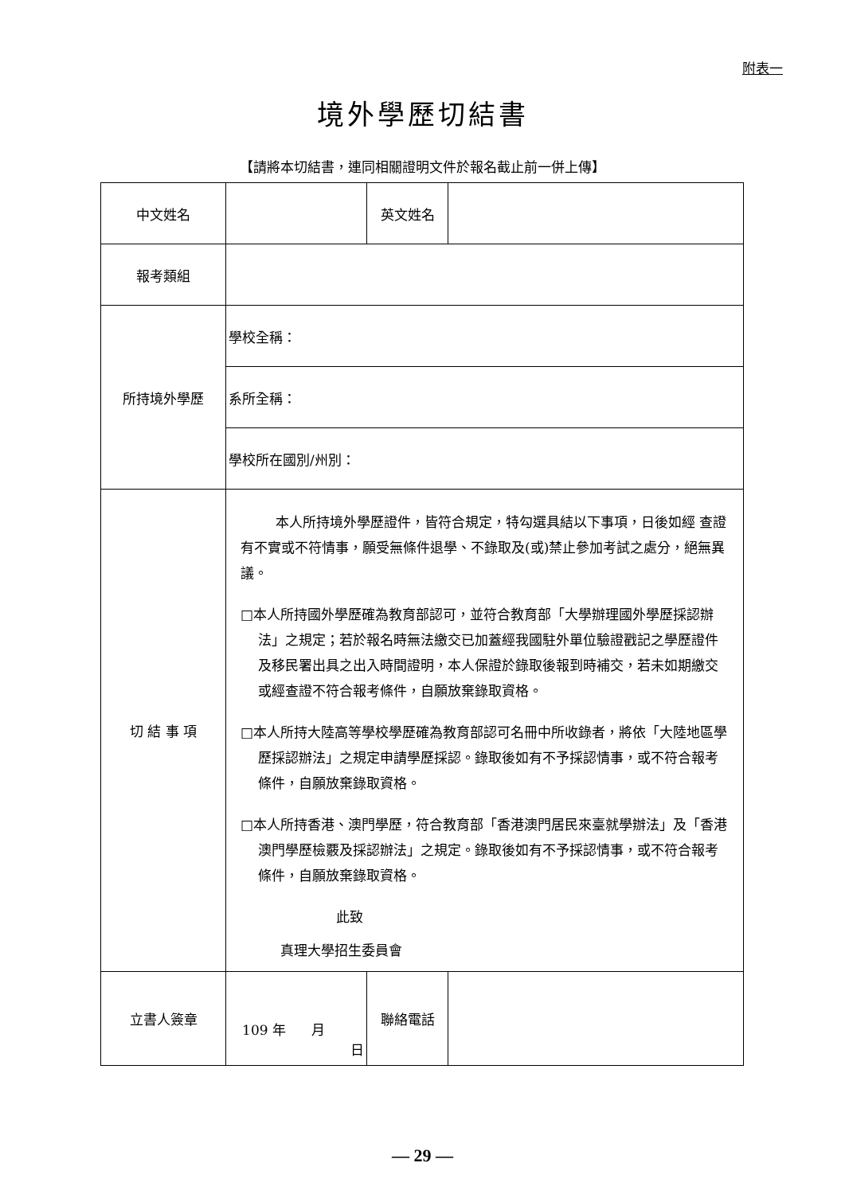附表一
境外學歷切結書
【請將本切結書，連同相關證明文件於報名截止前一併上傳】
| 中文姓名 | | 英文姓名 | |
| 報考類組 | | | |
| 所持境外學歷 | 學校全稱： | | |
| | 系所全稱： | | |
| | 學校所在國別/州別： | | |
| 切 結 事 項 | 本人所持境外學歷證件，皆符合規定，特勾選具結以下事項，日後如經 查證有不實或不符情事，願受無條件退學、不錄取及(或)禁止參加考試之處分，絕無異議。 □本人所持國外學歷確為教育部認可，並符合教育部「大學辦理國外學歷採認辦法」之規定；若於報名時無法繳交已加蓋經我國駐外單位驗證戳記之學歷證件及移民署出具之出入時間證明，本人保證於錄取後報到時補交，若未如期繳交或經查證不符合報考條件，自願放棄錄取資格。 □本人所持大陸高等學校學歷確為教育部認可名冊中所收錄者，將依「大陸地區學歷採認辦法」之規定申請學歷採認。錄取後如有不予採認情事，或不符合報考條件，自願放棄錄取資格。 □本人所持香港、澳門學歷，符合教育部「香港澳門居民來臺就學辦法」及「香港澳門學歷檢覈及採認辦法」之規定。錄取後如有不予採認情事，或不符合報考條件，自願放棄錄取資格。 此致 真理大學招生委員會 | | |
| 立書人簽章 | 109 年 月 日 | 聯絡電話 | |
— 29 —